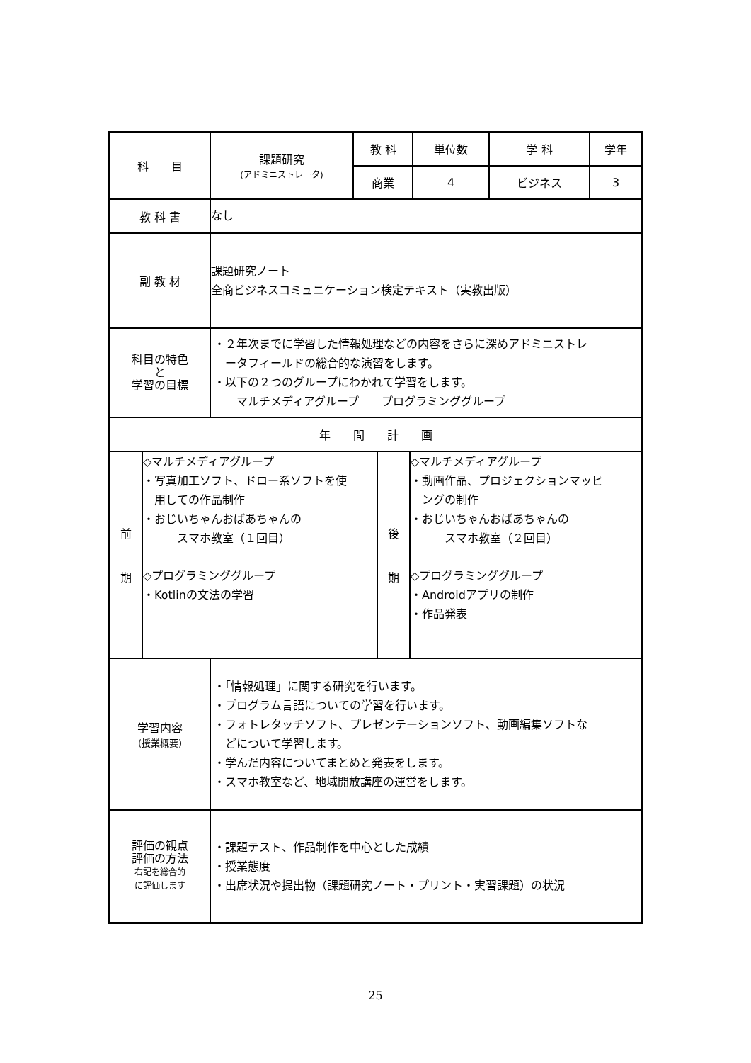| 科 目 | 課題研究 (アドミニストレータ) | 教 科 | 単位数 | 学 科 | 学年 |
| | | 商業 | 4 | ビジネス | 3 |
| 教 科 書 | なし | | | | |
| 副 教 材 | 課題研究ノート 全商ビジネスコミュニケーション検定テキスト（実教出版） | | | | |
| 科目の特色 と 学習の目標 | ・２年次までに学習した情報処理などの内容をさらに深めアドミニストレ ータフィールドの総合的な演習をします。 ・以下の２つのグループにわかれて学習をします。 マルチメディアグループ プログラミンググループ | | | | |
| 年 間 計 画 | | | | | |
| / 前 期 / ◇マルチメディアグループ ・写真加工ソフト、ドロー系ソフトを使 用しての作品制作 ・おじいちゃんおばあちゃんの スマホ教室（１回目） ◇プログラミンググループ ・Kotlinの文法の学習 / 後 期 / ◇マルチメディアグループ ・動画作品、プロジェクションマッピ ングの制作 ・おじいちゃんおばあちゃんの スマホ教室（２回目） ◇プログラミンググループ ・Androidアプリの制作 ・作品発表 / | | | | | |
| 学習内容 (授業概要) | ・「情報処理」に関する研究を行います。 ・プログラム言語についての学習を行います。 ・フォトレタッチソフト、プレゼンテーションソフト、動画編集ソフトな どについて学習します。 ・学んだ内容についてまとめと発表をします。 ・スマホ教室など、地域開放講座の運営をします。 | | | | |
| 評価の観点 評価の方法 右記を総合的 に評価します | ・課題テスト、作品制作を中心とした成績 ・授業態度 ・出席状況や提出物（課題研究ノート・プリント・実習課題）の状況 | | | | |
25